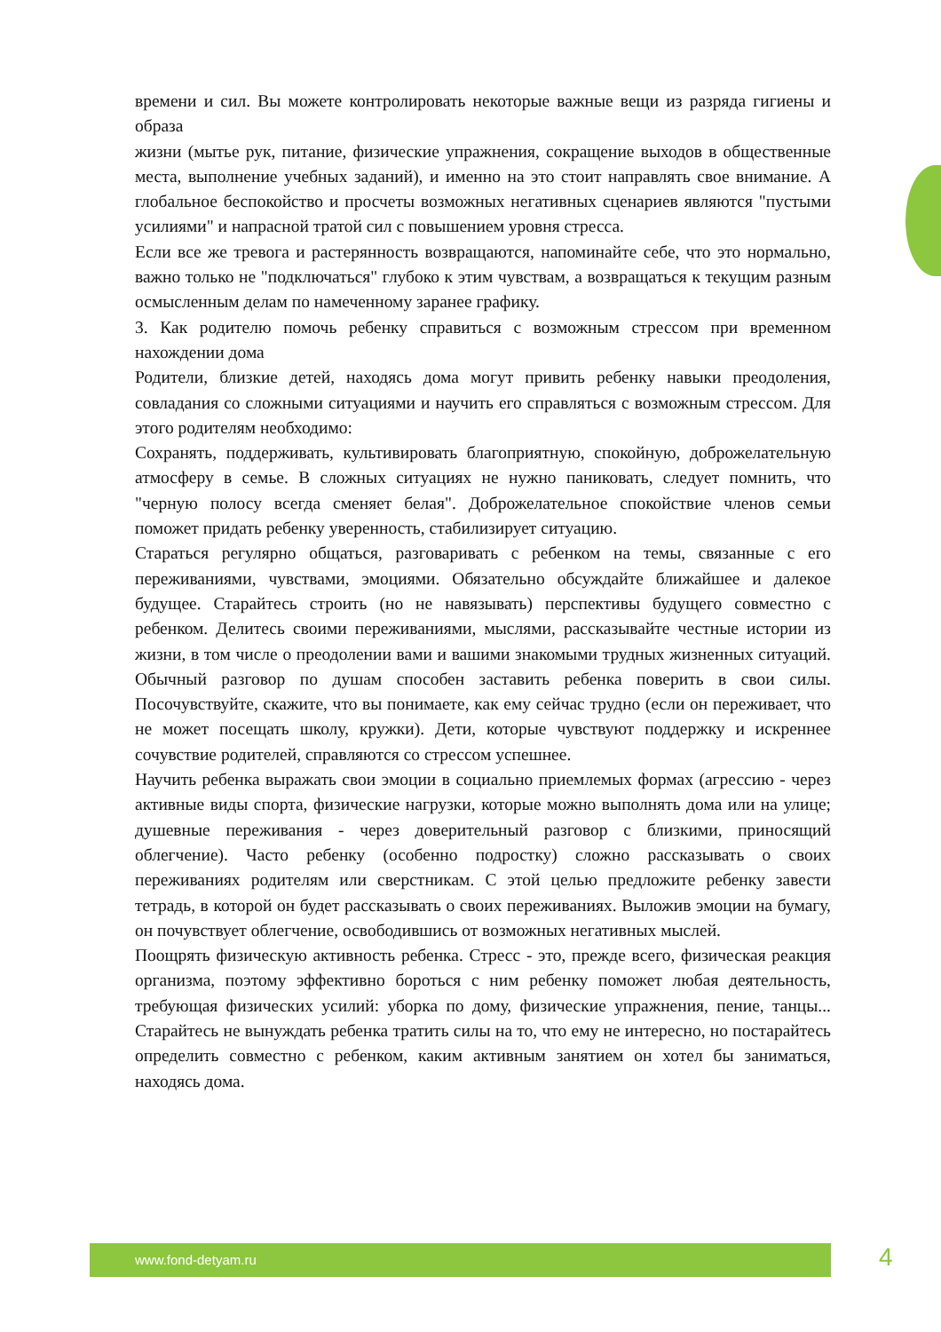времени и сил. Вы можете контролировать некоторые важные вещи из разряда гигиены и образа
жизни (мытье рук, питание, физические упражнения, сокращение выходов в общественные места, выполнение учебных заданий), и именно на это стоит направлять свое внимание. А глобальное беспокойство и просчеты возможных негативных сценариев являются "пустыми усилиями" и напрасной тратой сил с повышением уровня стресса.
Если все же тревога и растерянность возвращаются, напоминайте себе, что это нормально, важно только не "подключаться" глубоко к этим чувствам, а возвращаться к текущим разным осмысленным делам по намеченному заранее графику.
3. Как родителю помочь ребенку справиться с возможным стрессом при временном нахождении дома
Родители, близкие детей, находясь дома могут привить ребенку навыки преодоления, совладания со сложными ситуациями и научить его справляться с возможным стрессом. Для этого родителям необходимо:
Сохранять, поддерживать, культивировать благоприятную, спокойную, доброжелательную атмосферу в семье. В сложных ситуациях не нужно паниковать, следует помнить, что "черную полосу всегда сменяет белая". Доброжелательное спокойствие членов семьи поможет придать ребенку уверенность, стабилизирует ситуацию.
Стараться регулярно общаться, разговаривать с ребенком на темы, связанные с его переживаниями, чувствами, эмоциями. Обязательно обсуждайте ближайшее и далекое будущее. Старайтесь строить (но не навязывать) перспективы будущего совместно с ребенком. Делитесь своими переживаниями, мыслями, рассказывайте честные истории из жизни, в том числе о преодолении вами и вашими знакомыми трудных жизненных ситуаций. Обычный разговор по душам способен заставить ребенка поверить в свои силы. Посочувствуйте, скажите, что вы понимаете, как ему сейчас трудно (если он переживает, что не может посещать школу, кружки). Дети, которые чувствуют поддержку и искреннее сочувствие родителей, справляются со стрессом успешнее.
Научить ребенка выражать свои эмоции в социально приемлемых формах (агрессию - через активные виды спорта, физические нагрузки, которые можно выполнять дома или на улице; душевные переживания - через доверительный разговор с близкими, приносящий облегчение). Часто ребенку (особенно подростку) сложно рассказывать о своих переживаниях родителям или сверстникам. С этой целью предложите ребенку завести тетрадь, в которой он будет рассказывать о своих переживаниях. Выложив эмоции на бумагу, он почувствует облегчение, освободившись от возможных негативных мыслей.
Поощрять физическую активность ребенка. Стресс - это, прежде всего, физическая реакция организма, поэтому эффективно бороться с ним ребенку поможет любая деятельность, требующая физических усилий: уборка по дому, физические упражнения, пение, танцы... Старайтесь не вынуждать ребенка тратить силы на то, что ему не интересно, но постарайтесь определить совместно с ребенком, каким активным занятием он хотел бы заниматься, находясь дома.
www.fond-detyam.ru 4